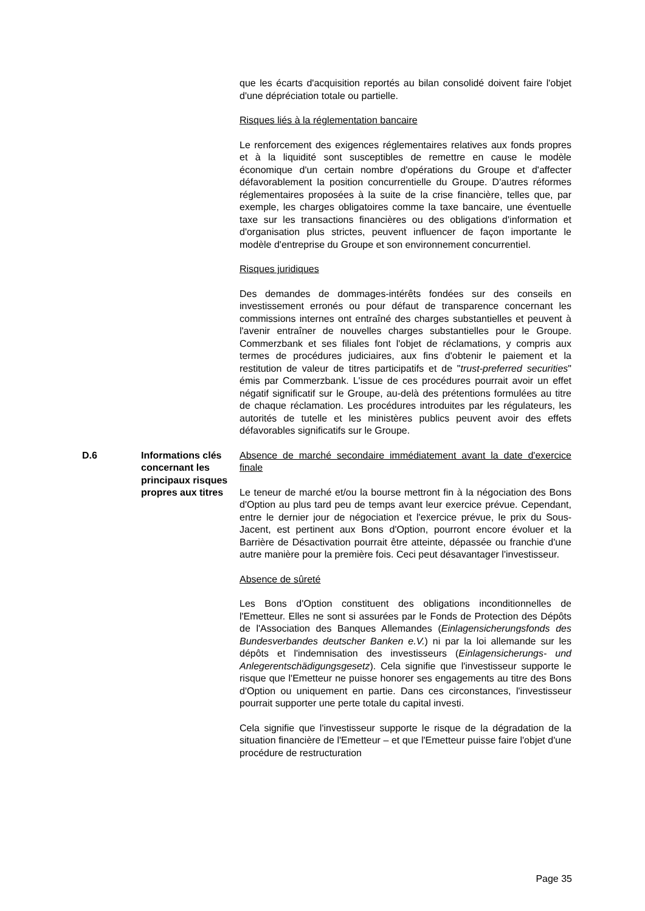que les écarts d'acquisition reportés au bilan consolidé doivent faire l'objet d'une dépréciation totale ou partielle.
Risques liés à la réglementation bancaire
Le renforcement des exigences réglementaires relatives aux fonds propres et à la liquidité sont susceptibles de remettre en cause le modèle économique d'un certain nombre d'opérations du Groupe et d'affecter défavorablement la position concurrentielle du Groupe. D'autres réformes réglementaires proposées à la suite de la crise financière, telles que, par exemple, les charges obligatoires comme la taxe bancaire, une éventuelle taxe sur les transactions financières ou des obligations d'information et d'organisation plus strictes, peuvent influencer de façon importante le modèle d'entreprise du Groupe et son environnement concurrentiel.
Risques juridiques
Des demandes de dommages-intérêts fondées sur des conseils en investissement erronés ou pour défaut de transparence concernant les commissions internes ont entraîné des charges substantielles et peuvent à l'avenir entraîner de nouvelles charges substantielles pour le Groupe. Commerzbank et ses filiales font l'objet de réclamations, y compris aux termes de procédures judiciaires, aux fins d'obtenir le paiement et la restitution de valeur de titres participatifs et de "trust-preferred securities" émis par Commerzbank. L'issue de ces procédures pourrait avoir un effet négatif significatif sur le Groupe, au-delà des prétentions formulées au titre de chaque réclamation. Les procédures introduites par les régulateurs, les autorités de tutelle et les ministères publics peuvent avoir des effets défavorables significatifs sur le Groupe.
D.6 Informations clés concernant les principaux risques propres aux titres
Absence de marché secondaire immédiatement avant la date d'exercice finale
Le teneur de marché et/ou la bourse mettront fin à la négociation des Bons d'Option au plus tard peu de temps avant leur exercice prévue. Cependant, entre le dernier jour de négociation et l'exercice prévue, le prix du Sous-Jacent, est pertinent aux Bons d'Option, pourront encore évoluer et la Barrière de Désactivation pourrait être atteinte, dépassée ou franchie d'une autre manière pour la première fois. Ceci peut désavantager l'investisseur.
Absence de sûreté
Les Bons d'Option constituent des obligations inconditionnelles de l'Emetteur. Elles ne sont si assurées par le Fonds de Protection des Dépôts de l'Association des Banques Allemandes (Einlagensicherungsfonds des Bundesverbandes deutscher Banken e.V.) ni par la loi allemande sur les dépôts et l'indemnisation des investisseurs (Einlagensicherungs- und Anlegerentschädigungsgesetz). Cela signifie que l'investisseur supporte le risque que l'Emetteur ne puisse honorer ses engagements au titre des Bons d'Option ou uniquement en partie. Dans ces circonstances, l'investisseur pourrait supporter une perte totale du capital investi.
Cela signifie que l'investisseur supporte le risque de la dégradation de la situation financière de l'Emetteur – et que l'Emetteur puisse faire l'objet d'une procédure de restructuration
Page 35